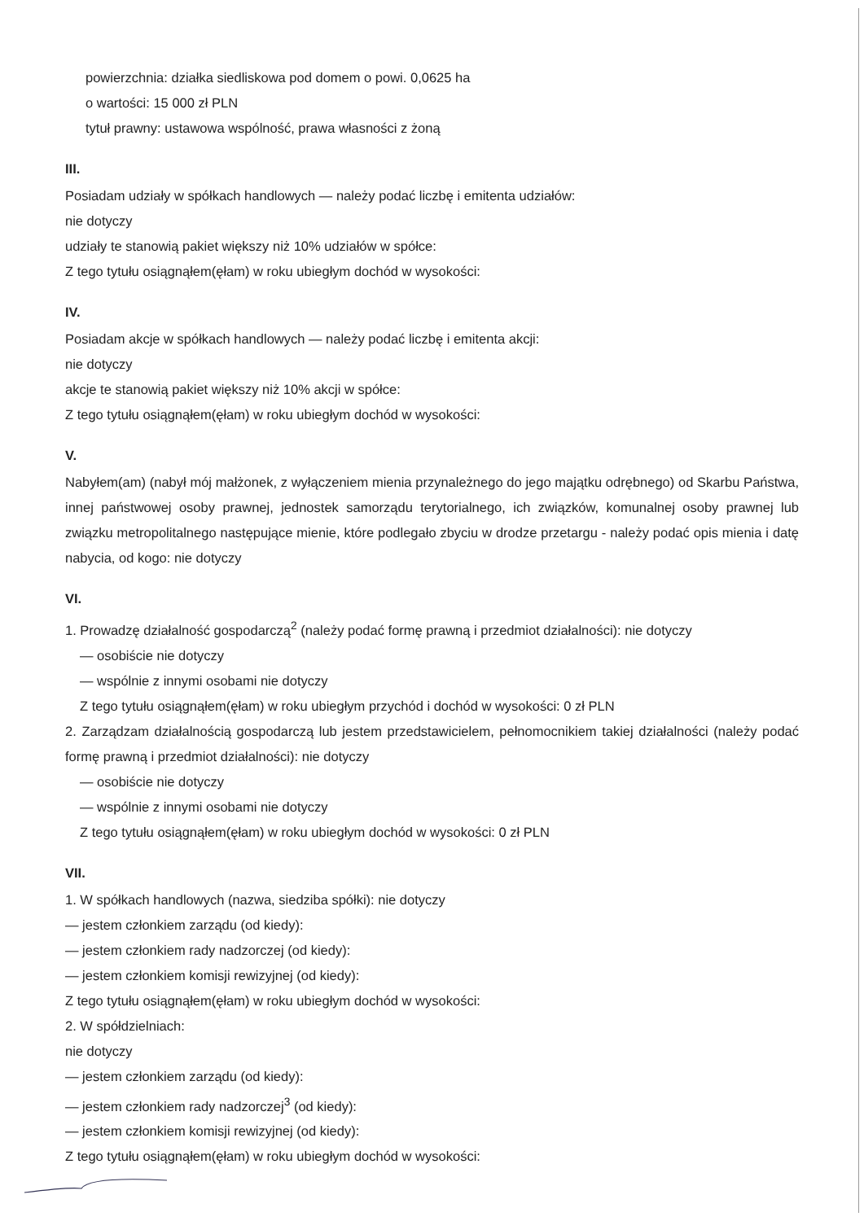powierzchnia: działka siedliskowa pod domem o powi. 0,0625 ha
o wartości: 15 000 zł PLN
tytuł prawny: ustawowa wspólność, prawa własności z żoną
III.
Posiadam udziały w spółkach handlowych — należy podać liczbę i emitenta udziałów:
nie dotyczy
udziały te stanowią pakiet większy niż 10% udziałów w spółce:
Z tego tytułu osiągnąłem(ęłam) w roku ubiegłym dochód w wysokości:
IV.
Posiadam akcje w spółkach handlowych — należy podać liczbę i emitenta akcji:
nie dotyczy
akcje te stanowią pakiet większy niż 10% akcji w spółce:
Z tego tytułu osiągnąłem(ęłam) w roku ubiegłym dochód w wysokości:
V.
Nabyłem(am) (nabył mój małżonek, z wyłączeniem mienia przynależnego do jego majątku odrębnego) od Skarbu Państwa, innej państwowej osoby prawnej, jednostek samorządu terytorialnego, ich związków, komunalnej osoby prawnej lub związku metropolitalnego następujące mienie, które podlegało zbyciu w drodze przetargu - należy podać opis mienia i datę nabycia, od kogo: nie dotyczy
VI.
1. Prowadzę działalność gospodarczą<sup>2</sup> (należy podać formę prawną i przedmiot działalności): nie dotyczy
— osobiście nie dotyczy
— wspólnie z innymi osobami nie dotyczy
Z tego tytułu osiągnąłem(ęłam) w roku ubiegłym przychód i dochód w wysokości: 0 zł PLN
2. Zarządzam działalnością gospodarczą lub jestem przedstawicielem, pełnomocnikiem takiej działalności (należy podać formę prawną i przedmiot działalności): nie dotyczy
— osobiście nie dotyczy
— wspólnie z innymi osobami nie dotyczy
Z tego tytułu osiągnąłem(ęłam) w roku ubiegłym dochód w wysokości: 0 zł PLN
VII.
1. W spółkach handlowych (nazwa, siedziba spółki): nie dotyczy
— jestem członkiem zarządu (od kiedy):
— jestem członkiem rady nadzorczej (od kiedy):
— jestem członkiem komisji rewizyjnej (od kiedy):
Z tego tytułu osiągnąłem(ęłam) w roku ubiegłym dochód w wysokości:
2. W spółdzielniach:
nie dotyczy
— jestem członkiem zarządu (od kiedy):
— jestem członkiem rady nadzorczej<sup>3</sup> (od kiedy):
— jestem członkiem komisji rewizyjnej (od kiedy):
Z tego tytułu osiągnąłem(ęłam) w roku ubiegłym dochód w wysokości: